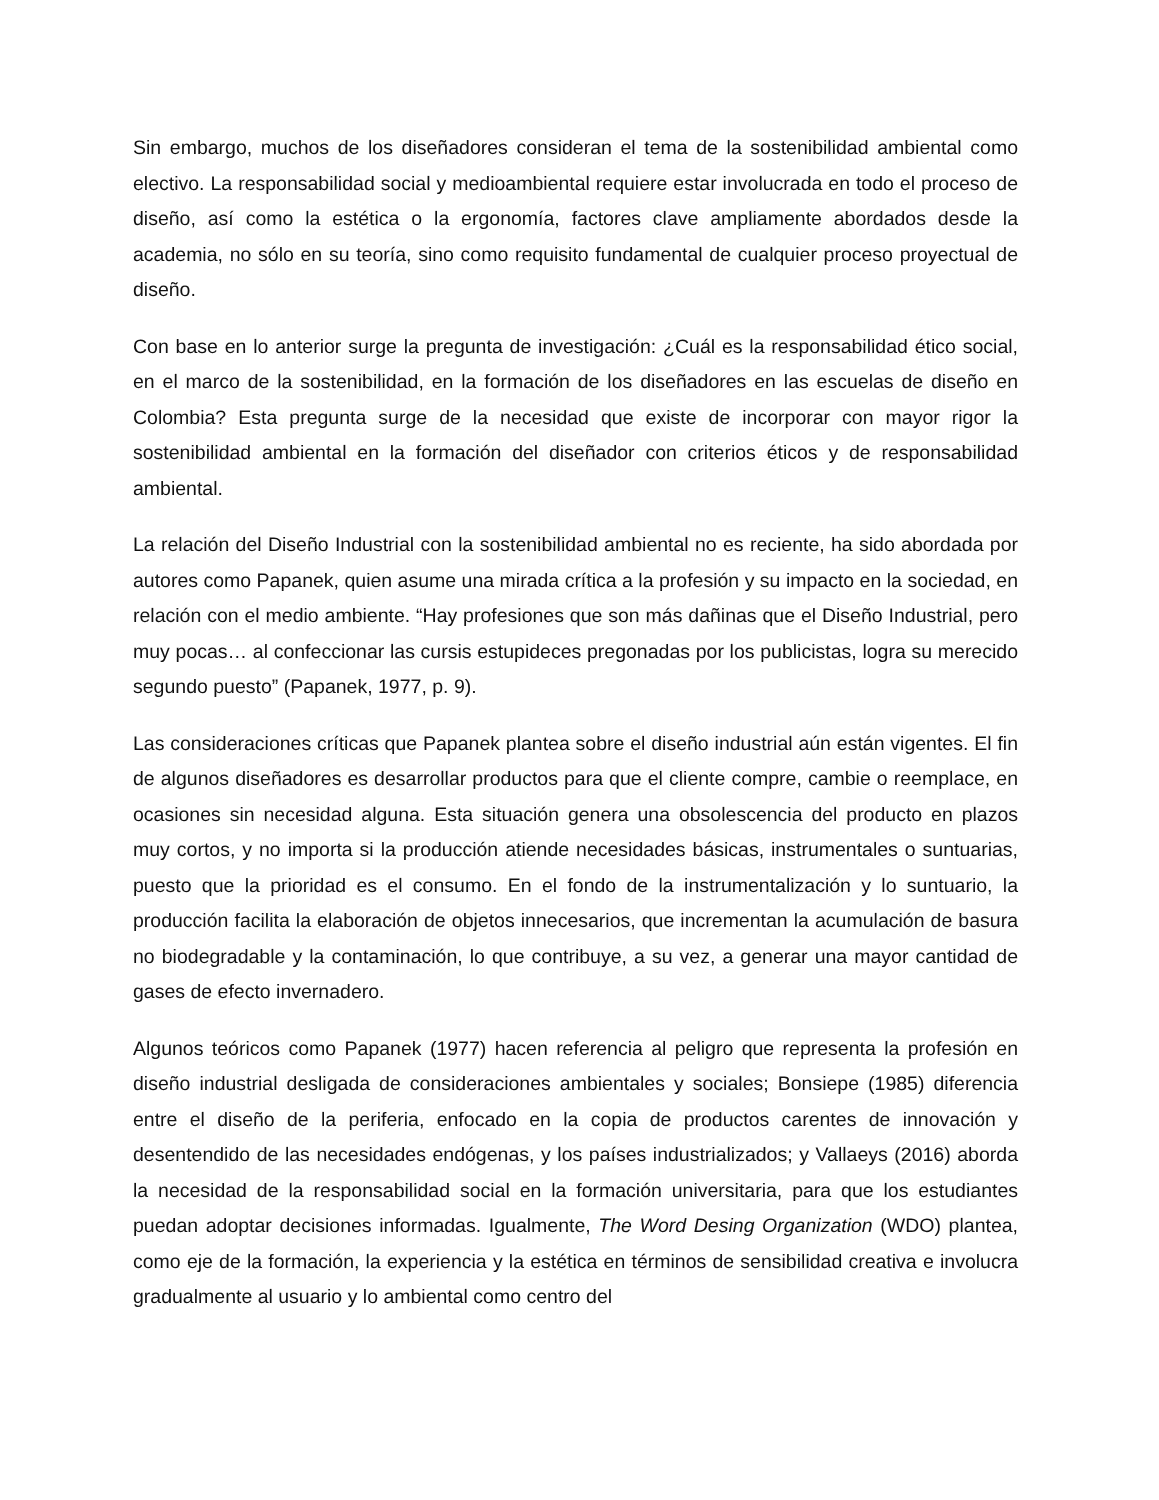Sin embargo, muchos de los diseñadores consideran el tema de la sostenibilidad ambiental como electivo. La responsabilidad social y medioambiental requiere estar involucrada en todo el proceso de diseño, así como la estética o la ergonomía, factores clave ampliamente abordados desde la academia, no sólo en su teoría, sino como requisito fundamental de cualquier proceso proyectual de diseño.
Con base en lo anterior surge la pregunta de investigación: ¿Cuál es la responsabilidad ético social, en el marco de la sostenibilidad, en la formación de los diseñadores en las escuelas de diseño en Colombia? Esta pregunta surge de la necesidad que existe de incorporar con mayor rigor la sostenibilidad ambiental en la formación del diseñador con criterios éticos y de responsabilidad ambiental.
La relación del Diseño Industrial con la sostenibilidad ambiental no es reciente, ha sido abordada por autores como Papanek, quien asume una mirada crítica a la profesión y su impacto en la sociedad, en relación con el medio ambiente. “Hay profesiones que son más dañinas que el Diseño Industrial, pero muy pocas… al confeccionar las cursis estupideces pregonadas por los publicistas, logra su merecido segundo puesto” (Papanek, 1977, p. 9).
Las consideraciones críticas que Papanek plantea sobre el diseño industrial aún están vigentes. El fin de algunos diseñadores es desarrollar productos para que el cliente compre, cambie o reemplace, en ocasiones sin necesidad alguna. Esta situación genera una obsolescencia del producto en plazos muy cortos, y no importa si la producción atiende necesidades básicas, instrumentales o suntuarias, puesto que la prioridad es el consumo. En el fondo de la instrumentalización y lo suntuario, la producción facilita la elaboración de objetos innecesarios, que incrementan la acumulación de basura no biodegradable y la contaminación, lo que contribuye, a su vez, a generar una mayor cantidad de gases de efecto invernadero.
Algunos teóricos como Papanek (1977) hacen referencia al peligro que representa la profesión en diseño industrial desligada de consideraciones ambientales y sociales; Bonsiepe (1985) diferencia entre el diseño de la periferia, enfocado en la copia de productos carentes de innovación y desentendido de las necesidades endógenas, y los países industrializados; y Vallaeys (2016) aborda la necesidad de la responsabilidad social en la formación universitaria, para que los estudiantes puedan adoptar decisiones informadas. Igualmente, The Word Desing Organization (WDO) plantea, como eje de la formación, la experiencia y la estética en términos de sensibilidad creativa e involucra gradualmente al usuario y lo ambiental como centro del